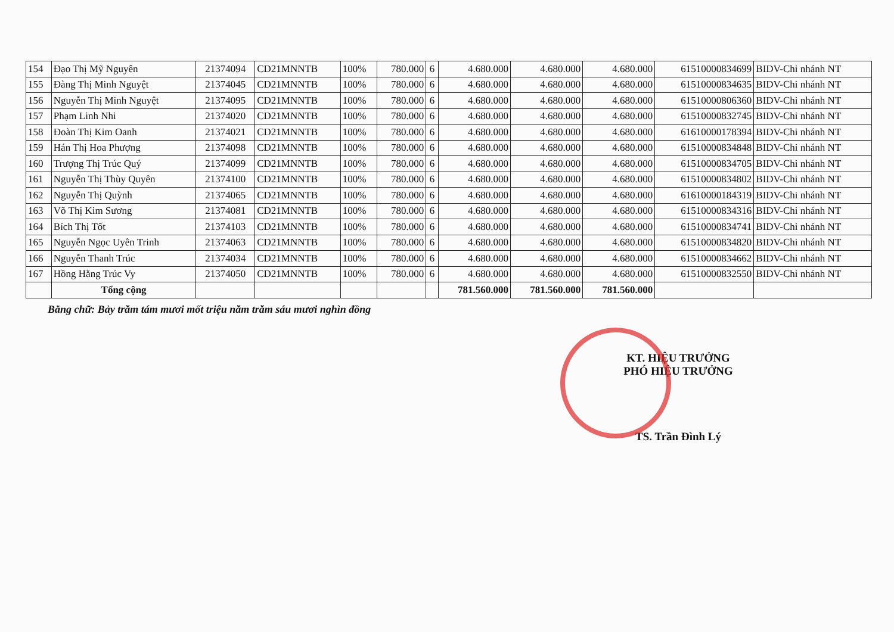| 154 | Đạo Thị Mỹ Nguyên | 21374094 | CD21MNNTB | 100% | 780.000 | 6 | 4.680.000 | 4.680.000 | 4.680.000 | 61510000834699 | BIDV-Chi nhánh NT |
| 155 | Đàng Thị Minh Nguyệt | 21374045 | CD21MNNTB | 100% | 780.000 | 6 | 4.680.000 | 4.680.000 | 4.680.000 | 61510000834635 | BIDV-Chi nhánh NT |
| 156 | Nguyễn Thị Minh Nguyệt | 21374095 | CD21MNNTB | 100% | 780.000 | 6 | 4.680.000 | 4.680.000 | 4.680.000 | 61510000806360 | BIDV-Chi nhánh NT |
| 157 | Phạm Linh Nhi | 21374020 | CD21MNNTB | 100% | 780.000 | 6 | 4.680.000 | 4.680.000 | 4.680.000 | 61510000832745 | BIDV-Chi nhánh NT |
| 158 | Đoàn Thị Kim Oanh | 21374021 | CD21MNNTB | 100% | 780.000 | 6 | 4.680.000 | 4.680.000 | 4.680.000 | 61610000178394 | BIDV-Chi nhánh NT |
| 159 | Hán Thị Hoa Phượng | 21374098 | CD21MNNTB | 100% | 780.000 | 6 | 4.680.000 | 4.680.000 | 4.680.000 | 61510000834848 | BIDV-Chi nhánh NT |
| 160 | Trượng Thị Trúc Quý | 21374099 | CD21MNNTB | 100% | 780.000 | 6 | 4.680.000 | 4.680.000 | 4.680.000 | 61510000834705 | BIDV-Chi nhánh NT |
| 161 | Nguyễn Thị Thùy Quyên | 21374100 | CD21MNNTB | 100% | 780.000 | 6 | 4.680.000 | 4.680.000 | 4.680.000 | 61510000834802 | BIDV-Chi nhánh NT |
| 162 | Nguyễn Thị Quỳnh | 21374065 | CD21MNNTB | 100% | 780.000 | 6 | 4.680.000 | 4.680.000 | 4.680.000 | 61610000184319 | BIDV-Chi nhánh NT |
| 163 | Võ Thị Kim Sương | 21374081 | CD21MNNTB | 100% | 780.000 | 6 | 4.680.000 | 4.680.000 | 4.680.000 | 61510000834316 | BIDV-Chi nhánh NT |
| 164 | Bích Thị Tốt | 21374103 | CD21MNNTB | 100% | 780.000 | 6 | 4.680.000 | 4.680.000 | 4.680.000 | 61510000834741 | BIDV-Chi nhánh NT |
| 165 | Nguyễn Ngọc Uyên Trinh | 21374063 | CD21MNNTB | 100% | 780.000 | 6 | 4.680.000 | 4.680.000 | 4.680.000 | 61510000834820 | BIDV-Chi nhánh NT |
| 166 | Nguyễn Thanh Trúc | 21374034 | CD21MNNTB | 100% | 780.000 | 6 | 4.680.000 | 4.680.000 | 4.680.000 | 61510000834662 | BIDV-Chi nhánh NT |
| 167 | Hồng Hằng Trúc Vy | 21374050 | CD21MNNTB | 100% | 780.000 | 6 | 4.680.000 | 4.680.000 | 4.680.000 | 61510000832550 | BIDV-Chi nhánh NT |
| | Tổng cộng | | | | | | 781.560.000 | 781.560.000 | 781.560.000 | | |
Bằng chữ: Bảy trăm tám mươi mốt triệu năm trăm sáu mươi nghìn đồng
KT. HIỆU TRƯỞNG
PHÓ HIỆU TRƯỞNG
TS. Trần Đình Lý